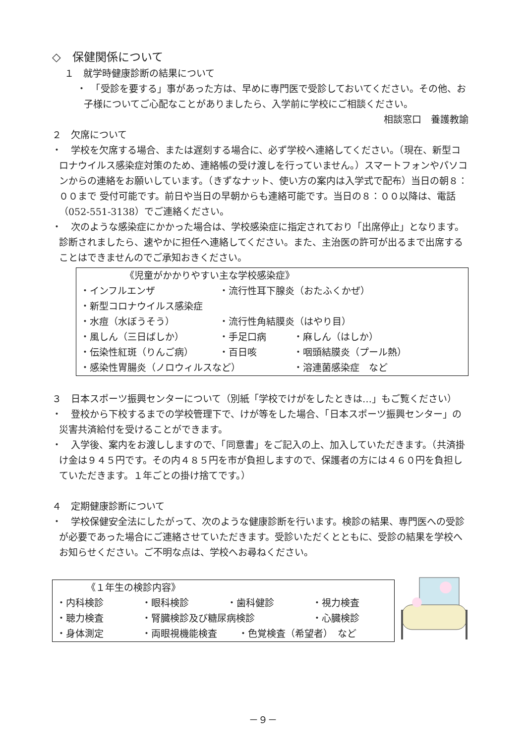◇　保健関係について
１　就学時健康診断の結果について
・　「受診を要する」事があった方は、早めに専門医で受診しておいてください。その他、お子様についてご心配なことがありましたら、入学前に学校にご相談ください。
相談窓口　養護教諭
２　欠席について
・　学校を欠席する場合、または遅刻する場合に、必ず学校へ連絡してください。（現在、新型コロナウイルス感染症対策のため、連絡帳の受け渡しを行っていません。）スマートフォンやパソコンからの連絡をお願いしています。（きずなナット、使い方の案内は入学式で配布）当日の朝８：００まで 受付可能です。前日や当日の早朝からも連絡可能です。当日の８：００以降は、電話（052-551-3138）でご連絡ください。
・　次のような感染症にかかった場合は、学校感染症に指定されており「出席停止」となります。診断されましたら、速やかに担任へ連絡してください。また、主治医の許可が出るまで出席することはできませんのでご承知おきください。
《児童がかかりやすい主な学校感染症》
・インフルエンザ ・流行性耳下腺炎（おたふくかぜ）
・新型コロナウイルス感染症
・水痘（水ぼうそう） ・流行性角結膜炎（はやり目）
・風しん（三日ばしか） ・手足口病 ・麻しん（はしか）
・伝染性紅斑（りんご病） ・百日咳 ・咽頭結膜炎（プール熱）
・感染性胃腸炎（ノロウィルスなど） ・溶連菌感染症　など
３　日本スポーツ振興センターについて（別紙「学校でけがをしたときは…」もご覧ください）
・　登校から下校するまでの学校管理下で、けが等をした場合、「日本スポーツ振興センター」の災害共済給付を受けることができます。
・　入学後、案内をお渡ししますので、「同意書」をご記入の上、加入していただきます。（共済掛け金は９４５円です。その内４８５円を市が負担しますので、保護者の方には４６０円を負担していただきます。１年ごとの掛け捨てです。）
４　定期健康診断について
・　学校保健安全法にしたがって、次のような健康診断を行います。検診の結果、専門医への受診が必要であった場合にご連絡させていただきます。受診いただくとともに、受診の結果を学校へお知らせください。ご不明な点は、学校へお尋ねください。
《１年生の検診内容》
・内科検診 ・眼科検診 ・歯科健診 ・視力検査
・聴力検査 ・腎臓検診及び糖尿病検診 ・心臓検診
・身体測定 ・両眼視機能検査 ・色覚検査（希望者）　など
－９－